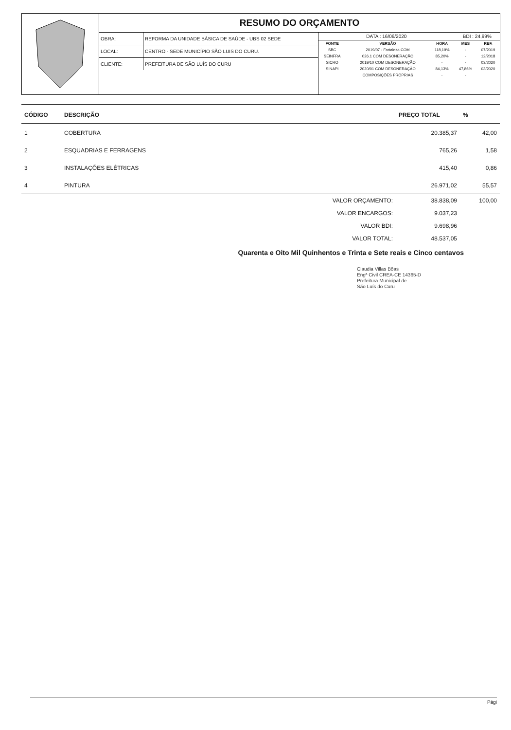RESUMO DO ORÇAMENTO
| OBRA: | REFORMA DA UNIDADE BÁSICA DE SAÚDE - UBS 02 SEDE |
| LOCAL: | CENTRO - SEDE MUNICÍPIO SÃO LUIS DO CURU. |
| CLIENTE: | PREFEITURA DE SÃO LUÍS DO CURU |
| DATA : 16/06/2020 | | | BDI : 24,99% | |
| FONTE | VERSÃO | HORA | MES | REF. |
| SBC | 2019/07 - Fortaleza COM | 118,19% | - | 07/2019 |
| SEINFRA | 026.1 COM DESONERAÇÃO | 85,20% | - | 12/2018 |
| SICRO | 2019/10 COM DESONERAÇÃO | - | - | 03/2020 |
| SINAPI | 2020/01 COM DESONERAÇÃO | 84,13% | 47,86% | 03/2020 |
| | COMPOSIÇÕES PRÓPRIAS | - | - | |
| CÓDIGO | DESCRIÇÃO | | PREÇO TOTAL | % |
| --- | --- | --- | --- | --- |
| 1 | COBERTURA | | 20.385,37 | 42,00 |
| 2 | ESQUADRIAS E FERRAGENS | | 765,26 | 1,58 |
| 3 | INSTALAÇÕES ELÉTRICAS | | 415,40 | 0,86 |
| 4 | PINTURA | | 26.971,02 | 55,57 |
| | | VALOR ORÇAMENTO: | 38.838,09 | 100,00 |
| | | VALOR ENCARGOS: | 9.037,23 | |
| | | VALOR BDI: | 9.698,96 | |
| | | VALOR TOTAL: | 48.537,05 | |
Quarenta e Oito Mil Quinhentos e Trinta e Sete reais e Cinco centavos
Claudia Villas Bôas
Engª Civil CREA-CE 14365-D
Prefeitura Municipal de
São Luís do Curu
Pági